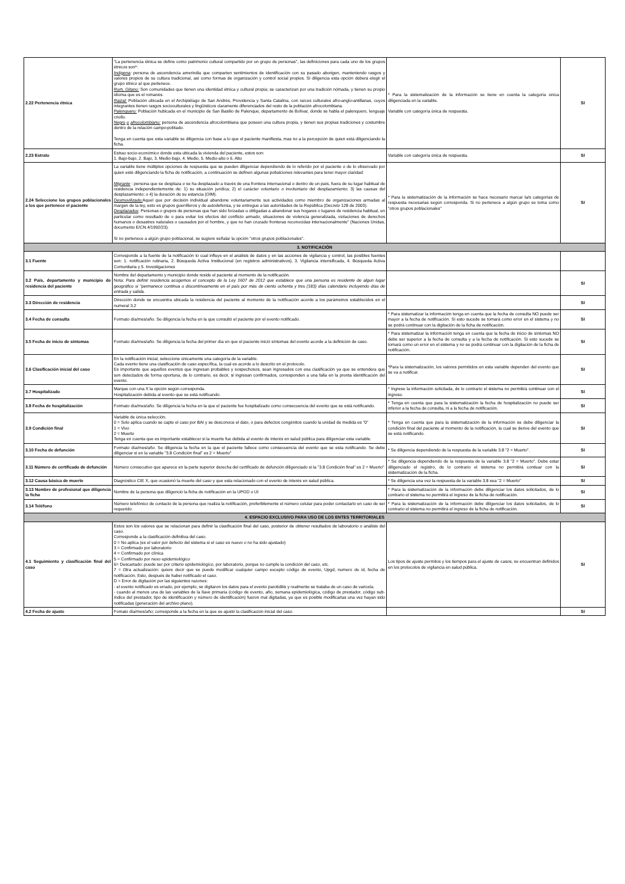| 2.22 Pertenencia étnica | "La pertenencia étnica se define como patrimonio cultural compartido por un grupo de personas", las definiciones para cada uno de los grupos étnicos son*: Indígena : persona de ascendencia amerindia que comparten sentimientos de identificación con su pasado aborigen, manteniendo rasgos y valores propios de su cultura tradicional, así como formas de organización y control social propios. Si diligencia esta opción deberá elegir el grupo étnico al que pertenece. Rom, Gitano: Son comunidades que tienen una identidad étnica y cultural propia; se caracterizan por una tradición nómada, y tienen su propio idioma que es el romanés. Raizal: Población ubicada en el Archipiélago de San Andrés, Providencia y Santa Catalina, con raíces culturales afro-anglo-antillanas, cuyos integrantes tienen rasgos socioculturales y lingüísticos claramente diferenciados del resto de la población afrocolombiana. Palenquero: Población hubicada en el municipio de San Basilio de Palenque, departamento de Bolívar, donde se habla el palenquero, lenguaje criollo. Negro o afrocolombiano: persona de ascendencia afrocolombiana que poseen una cultura propia, y tienen sus propias tradiciones y costumbre dentro de la relación campo-poblado. Tenga en cuenta que esta variable se diligencia con base a lo que el paciente manifiesta, mas no a la percepción de quien está diligenciando la ficha. | * Para la sistematización de la información se tiene en cuenta la categoría única diligenciada en la variable. Variable con categoría única de respuesta. | SI |
| 2.23 Estrato | Estrao socio-económico donde esta ubicada la vivienda del paciente, estos son: 1. Bajo-bajo, 2. Bajo, 3. Medio-bajo, 4. Medio, 5. Medio-alto o 6. Alto | Variable con categoría única de respuesta. | SI |
| 2.24 Seleccione los grupos poblacionales a los que pertenece el paciente | La variable tiene múltiples opciones de respuesta que se pueden diligenciar dependiendo de lo referido por el paciente o de lo observado por quien esté diligenciando la ficha de notificación, a continuación se definen algunas pobalciones relevantes para tener mayor claridad: Migrante : persona que se desplaza o se ha desplazado a través de una frontera internacional o dentro de un país, fuera de su lugar habitual de residencia independientemente de: 1) su situación jurídica; 2) el carácter voluntario o involuntario del desplazamiento; 3) las causas del desplazamiento; o 4) la duración de su estancia (OIM). Desmovilizado: Aquel que por decisión individual abandone voluntariamente sus actividades como miembro de organizaciones armadas al margen de la ley, esto es grupos guerrilleros y de autodefensa, y se entregue a las autoridades de la República (Decreto 128 de 2003). Desplazados : Personas o grupos de personas que han sido forzadas u obligadas a abandonar sus hogares o lugares de residencia habitual, en particular como resultado de o para evitar los efectos del conflicto armado, situaciones de violencia generalizada, violaciones de derechos humanos o desastres naturales o causados por el hombre, y que no han cruzado fronteras reconocidas internacionalmente" (Naciones Unidas, documento E/CN.4/1992/23). Si no pertenece a algún grupo poblacional, se sugiere señalar la opción "otros grupos poblacionales". | * Para la sistematización de la información se hace necesario marcar la/s categorías de respuesta necesarias según corresponda. Si no pertenece a algún grupo se toma como "otros grupos poblacionales" | SI |
| 3. NOTIFICACIÓN | | | |
| 3.1 Fuente | Corresponde a la fuente de la notificación lo cual influye en el análisis de datos y en las acciones de vigilancia y control, las posibles fuentes son: 1. notificación rutinaria, 2. Búsqueda Activa Institucional (en registros administrativos), 3. Vigilancia intensificada, 4. Búsqueda Activa Comunitaria y 5. Investigaciones | | |
| 3.2 País, departamento y municipio de residencia del paciente | Nombre del departamento y municipio donde reside el paciente al momento de la notificación. Nota: Para definir residencia acogemos el concepto de la Ley 1607 de 2012 que establece que una persona es residente de algun lugar geográfico si "permanece continua o discontinuamente en el país por más de ciento ochenta y tres (183) días calendario incluyendo días de entrada y salida. | | SI |
| 3.3 Dirección de residencia | Dirección donde se encuentra ubicada la residencia del paciente al momento de la notificación acorde a los parámetros establecidos en el numeral 3.2 | | SI |
| 3.4 Fecha de consulta | Formato día/mes/año. Se diligencia la fecha en la que consultó el paciente por el evento notificado. | * Para sistematizar la información tenga en cuenta que la fecha de consulta NO puede ser mayor a la fecha de notificación. Si esto sucede se tomará como error en el sistema y no se podrá continuar con la digitación de la ficha de notificación. | SI |
| 3.5 Fecha de inicio de síntomas | Formato día/mes/año. Se diligencia la fecha del primer día en que el paciente inició síntomas del evento acorde a la definición de caso. | * Para sistematizar la información tenga en cuenta que la fecha de inicio de síntomas NO debe ser superior a la fecha de consulta y a la fecha de notificación. Si esto sucede se tomará como un error en el sistema y no se podrá continuar con la digitación de la ficha de notificación. | SI |
| 3.6 Clasificación inicial del caso | En la notificación inicial, seleccione únicamente una categoría de la variable. Cada evento tiene una clasificación de caso específica, la cual es acorde a lo descrito en el protocolo. Es importante que aquellos eventos que ingresan probables y sospechosos, sean ingresados con esa clasificación ya que se entendera que son detectados de forma oportuna, de lo contrario, es decir, si ingresan confirmados, corresponden a una falla en la pronta identificación del evento. | *Para la sistematización, los valores permitidos en esta variable dependen del evento que se va a notificar. | SI |
| 3.7 Hospitalizado | Marque con una X la opción según corresponda. Hospitalización debida al evento que se está notificando. | * Ingrese la información solicitada, de lo contrario el sistema no permitirá continuar con el ingreso. | SI |
| 3.8 Fecha de hospitalización | Formato día/mes/año. Se diligencia la fecha en la que el paciente fue hospitalizado como consecuencia del evento que se está notificando. | * Tenga en cuenta que para la sistematización la fecha de hospitalización no puede ser inferior a la fecha de consulta, ni a la fecha de notificación. | SI |
| 3.9 Condición final | Variable de única selección. 0 = Solo aplica cuando se capte el caso por BAI y se desconoce el dato, o para defectos congénitos cuando la unidad de medida es "0" 1 = Vivo 2 = Muerto Tenga en cuenta que es importante establecer si la muerte fue debida al evento de interés en salud pública para diligenciar esta variable. | * Tenga en cuenta que para la sistematización de la información se debe diligenciar la condición final del paciente al momento de la notificación, la cual se derive del evento que se está notificando. | SI |
| 3.10 Fecha de defunción | Formato día/mes/año. Se diligencia la fecha en la que el paciente fallece como consecuencia del evento que se esta notificando. Se debe diligenciar si en la variable "3.8 Condición final" es 2 = Muerto" | * Se diligencia dependiendo de la respuesta de la variable 3.8 "2 = Muerto". | SI |
| 3.11 Número de certificado de defunción | Número consecutivo que aparece en la parte superior derecha del certificado de defunción diligenciado si la "3.8 Condición final" es 2 = Muerto" | * Se diligencia dependiendo de la respuesta de la variable 3.8 "2 = Muerto". Debe estar diligenciado el registro, de lo contrario el sistema no permitirá contiuar con la sistematización de la ficha. | SI |
| 3.12 Causa básica de muerte | Diagnóstico CIE X, que ocasionó la muerte del caso y que esta relacionado con el evento de interés en salud pública. | * Se diligencia una vez la respuesta de la variable 3.8 sea "2 = Muerto" | SI |
| 3.13 Nombre de profesional que diligencia la ficha | Nombre de la persona que diligenció la ficha de notificación en la UPGD o UI | * Para la sistematización de la información debe diligenciar los datos solicitados, de lo contrario el sistema no permitirá el ingreso de la ficha de notificación. | SI |
| 3.14 Teléfono | Número telefónico de contacto de la persona que realiza la notificación, preferiblemente el número celular para poder contactarlo en caso de ser requerido. | * Para la sistematización de la información debe diligenciar los datos solicitados, de lo contrario el sistema no permitirá el ingreso de la ficha de notificación. | SI |
| 4. ESPACIO EXCLUSIVO PARA USO DE LOS ENTES TERRITORIALES | | | |
| 4.1 Seguimiento y clasificación final del caso | Estos son los valores que se relacionan para definir la clasificación final del caso, posterior de obtener resultados de laboratorio o análisis del caso. Corresponde a la clasificación definitiva del caso. 0 = No aplica (es el valor por defecto del sistema si el caso es nuevo o no ha sido ajustado) 3 = Confirmado por laboratorio 4 = Confirmado por clínica 5 = Confirmado por nexo epidemiológico 6= Descartado: puede ser por criterio epidemiológico, por laboratorio, porque no cumple la condición del caso, etc. 7 = Otra actualización: quiere decir que se puede modificar cualquier campo excepto código de evento, Upgd, numero de id, fecha de notificación. Esto, después de haber notificado el caso. D = Error de digitación por las siguientes razones: - el evento notificado es errado, por ejemplo, se digitaron los datos para el evento parotiditis y realmente se trataba de un caso de varicela. - cuando al menos una de las variables de la llave primaria (código de evento, año, semana epidemiológica, código de prestador, código sub-índice del prestador, tipo de identificación y número de identificación) fueron mal digitadas, ya que es posible modificarlas una vez hayan sido notificadas (generación del archivo plano). | Los tipos de ajuste permitos y los tiempos para el ajuste de casos, se encuentran definidos en los protocolos de vigilancia en salud pública. | SI |
| 4.2 Fecha de ajuste | Fomato día/mes/año; corresponde a la fecha en la que se ajustó la clasificación inicial del caso. | | SI |